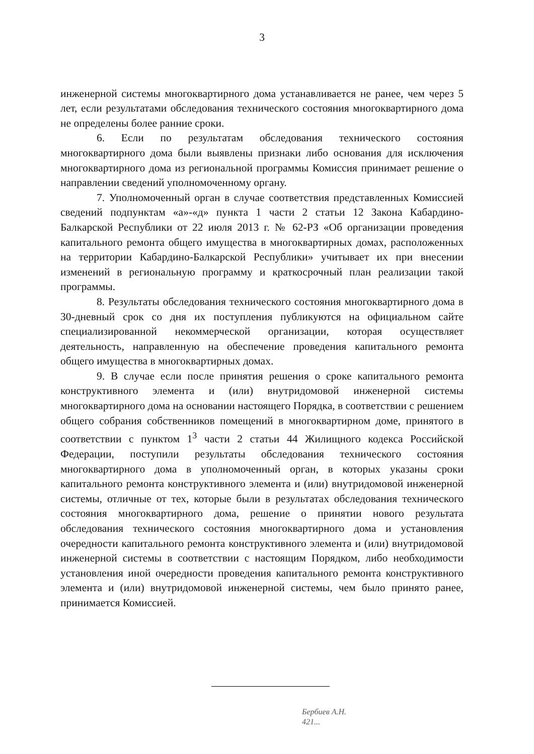3
инженерной системы многоквартирного дома устанавливается не ранее, чем через 5 лет, если результатами обследования технического состояния многоквартирного дома не определены более ранние сроки.
6. Если по результатам обследования технического состояния многоквартирного дома были выявлены признаки либо основания для исключения многоквартирного дома из региональной программы Комиссия принимает решение о направлении сведений уполномоченному органу.
7. Уполномоченный орган в случае соответствия представленных Комиссией сведений подпунктам «а»-«д» пункта 1 части 2 статьи 12 Закона Кабардино-Балкарской Республики от 22 июля 2013 г. № 62-РЗ «Об организации проведения капитального ремонта общего имущества в многоквартирных домах, расположенных на территории Кабардино-Балкарской Республики» учитывает их при внесении изменений в региональную программу и краткосрочный план реализации такой программы.
8. Результаты обследования технического состояния многоквартирного дома в 30-дневный срок со дня их поступления публикуются на официальном сайте специализированной некоммерческой организации, которая осуществляет деятельность, направленную на обеспечение проведения капитального ремонта общего имущества в многоквартирных домах.
9. В случае если после принятия решения о сроке капитального ремонта конструктивного элемента и (или) внутридомовой инженерной системы многоквартирного дома на основании настоящего Порядка, в соответствии с решением общего собрания собственников помещений в многоквартирном доме, принятого в соответствии с пунктом 1<sup>3</sup> части 2 статьи 44 Жилищного кодекса Российской Федерации, поступили результаты обследования технического состояния многоквартирного дома в уполномоченный орган, в которых указаны сроки капитального ремонта конструктивного элемента и (или) внутридомовой инженерной системы, отличные от тех, которые были в результатах обследования технического состояния многоквартирного дома, решение о принятии нового результата обследования технического состояния многоквартирного дома и установления очередности капитального ремонта конструктивного элемента и (или) внутридомовой инженерной системы в соответствии с настоящим Порядком, либо необходимости установления иной очередности проведения капитального ремонта конструктивного элемента и (или) внутридомовой инженерной системы, чем было принято ранее, принимается Комиссией.
Бербиев А.Н.
421...